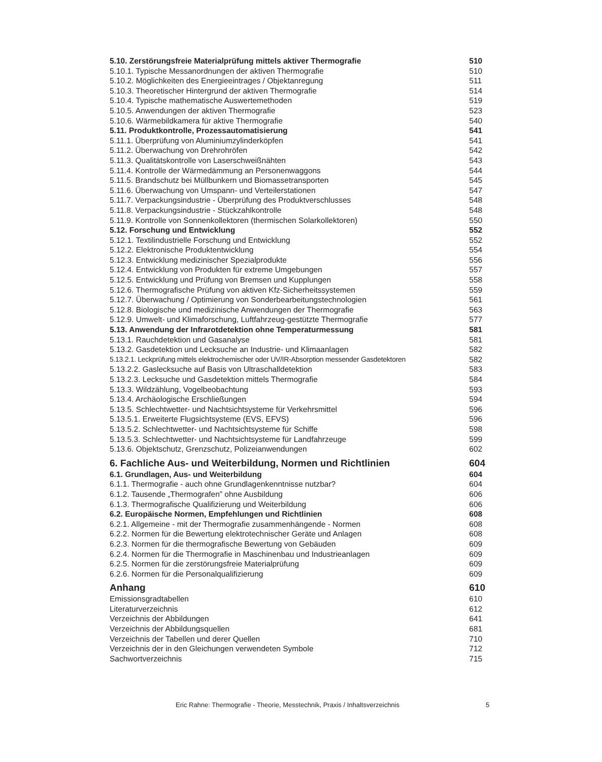| 5.10. Zerstörungsfreie Materialprüfung mittels aktiver Thermografie | 510 |
| 5.10.1. Typische Messanordnungen der aktiven Thermografie | 510 |
| 5.10.2. Möglichkeiten des Energieeintrages / Objektanregung | 511 |
| 5.10.3. Theoretischer Hintergrund der aktiven Thermografie | 514 |
| 5.10.4. Typische mathematische Auswertemethoden | 519 |
| 5.10.5. Anwendungen der aktiven Thermografie | 523 |
| 5.10.6. Wärmebildkamera für aktive Thermografie | 540 |
| 5.11. Produktkontrolle, Prozessautomatisierung | 541 |
| 5.11.1. Überprüfung von Aluminiumzylinderköpfen | 541 |
| 5.11.2. Überwachung von Drehrohröfen | 542 |
| 5.11.3. Qualitätskontrolle von Laserschweißnähten | 543 |
| 5.11.4. Kontrolle der Wärmedämmung an Personenwaggons | 544 |
| 5.11.5. Brandschutz bei Müllbunkern und Biomassetransporten | 545 |
| 5.11.6. Überwachung von Umspann- und Verteilerstationen | 547 |
| 5.11.7. Verpackungsindustrie - Überprüfung des Produktverschlusses | 548 |
| 5.11.8. Verpackungsindustrie - Stückzahlkontrolle | 548 |
| 5.11.9. Kontrolle von Sonnenkollektoren (thermischen Solarkollektoren) | 550 |
| 5.12. Forschung und Entwicklung | 552 |
| 5.12.1. Textilindustrielle Forschung und Entwicklung | 552 |
| 5.12.2. Elektronische Produktentwicklung | 554 |
| 5.12.3. Entwicklung medizinischer Spezialprodukte | 556 |
| 5.12.4. Entwicklung von Produkten für extreme Umgebungen | 557 |
| 5.12.5. Entwicklung und Prüfung von Bremsen und Kupplungen | 558 |
| 5.12.6. Thermografische Prüfung von aktiven Kfz-Sicherheitssystemen | 559 |
| 5.12.7. Überwachung / Optimierung von Sonderbearbeitungstechnologien | 561 |
| 5.12.8. Biologische und medizinische Anwendungen der Thermografie | 563 |
| 5.12.9. Umwelt- und Klimaforschung, Luftfahrzeug-gestützte Thermografie | 577 |
| 5.13. Anwendung der Infrarotdetektion ohne Temperaturmessung | 581 |
| 5.13.1. Rauchdetektion und Gasanalyse | 581 |
| 5.13.2. Gasdetektion und Lecksuche an Industrie- und Klimaanlagen | 582 |
| 5.13.2.1. Leckprüfung mittels elektrochemischer oder UV/IR-Absorption messender Gasdetektoren | 582 |
| 5.13.2.2. Gaslecksuche auf Basis von Ultraschalldetektion | 583 |
| 5.13.2.3. Lecksuche und Gasdetektion mittels Thermografie | 584 |
| 5.13.3. Wildzählung, Vogelbeobachtung | 593 |
| 5.13.4. Archäologische Erschließungen | 594 |
| 5.13.5. Schlechtwetter- und Nachtsichtsysteme für Verkehrsmittel | 596 |
| 5.13.5.1. Erweiterte Flugsichtsysteme (EVS, EFVS) | 596 |
| 5.13.5.2. Schlechtwetter- und Nachtsichtsysteme für Schiffe | 598 |
| 5.13.5.3. Schlechtwetter- und Nachtsichtsysteme für Landfahrzeuge | 599 |
| 5.13.6. Objektschutz, Grenzschutz, Polizeianwendungen | 602 |
| 6. Fachliche Aus- und Weiterbildung, Normen und Richtlinien | 604 |
| 6.1. Grundlagen, Aus- und Weiterbildung | 604 |
| 6.1.1. Thermografie - auch ohne Grundlagenkenntnisse nutzbar? | 604 |
| 6.1.2. Tausende „Thermografen” ohne Ausbildung | 606 |
| 6.1.3. Thermografische Qualifizierung und Weiterbildung | 606 |
| 6.2. Europäische Normen, Empfehlungen und Richtlinien | 608 |
| 6.2.1. Allgemeine - mit der Thermografie zusammenhängende - Normen | 608 |
| 6.2.2. Normen für die Bewertung elektrotechnischer Geräte und Anlagen | 608 |
| 6.2.3. Normen für die thermografische Bewertung von Gebäuden | 609 |
| 6.2.4. Normen für die Thermografie in Maschinenbau und Industrieanlagen | 609 |
| 6.2.5. Normen für die zerstörungsfreie Materialprüfung | 609 |
| 6.2.6. Normen für die Personalqualifizierung | 609 |
| Anhang | 610 |
| Emissionsgradtabellen | 610 |
| Literaturverzeichnis | 612 |
| Verzeichnis der Abbildungen | 641 |
| Verzeichnis der Abbildungsquellen | 681 |
| Verzeichnis der Tabellen und derer Quellen | 710 |
| Verzeichnis der in den Gleichungen verwendeten Symbole | 712 |
| Sachwortverzeichnis | 715 |
Eric Rahne: Thermografie - Theorie, Messtechnik, Praxis / Inhaltsverzeichnis 5